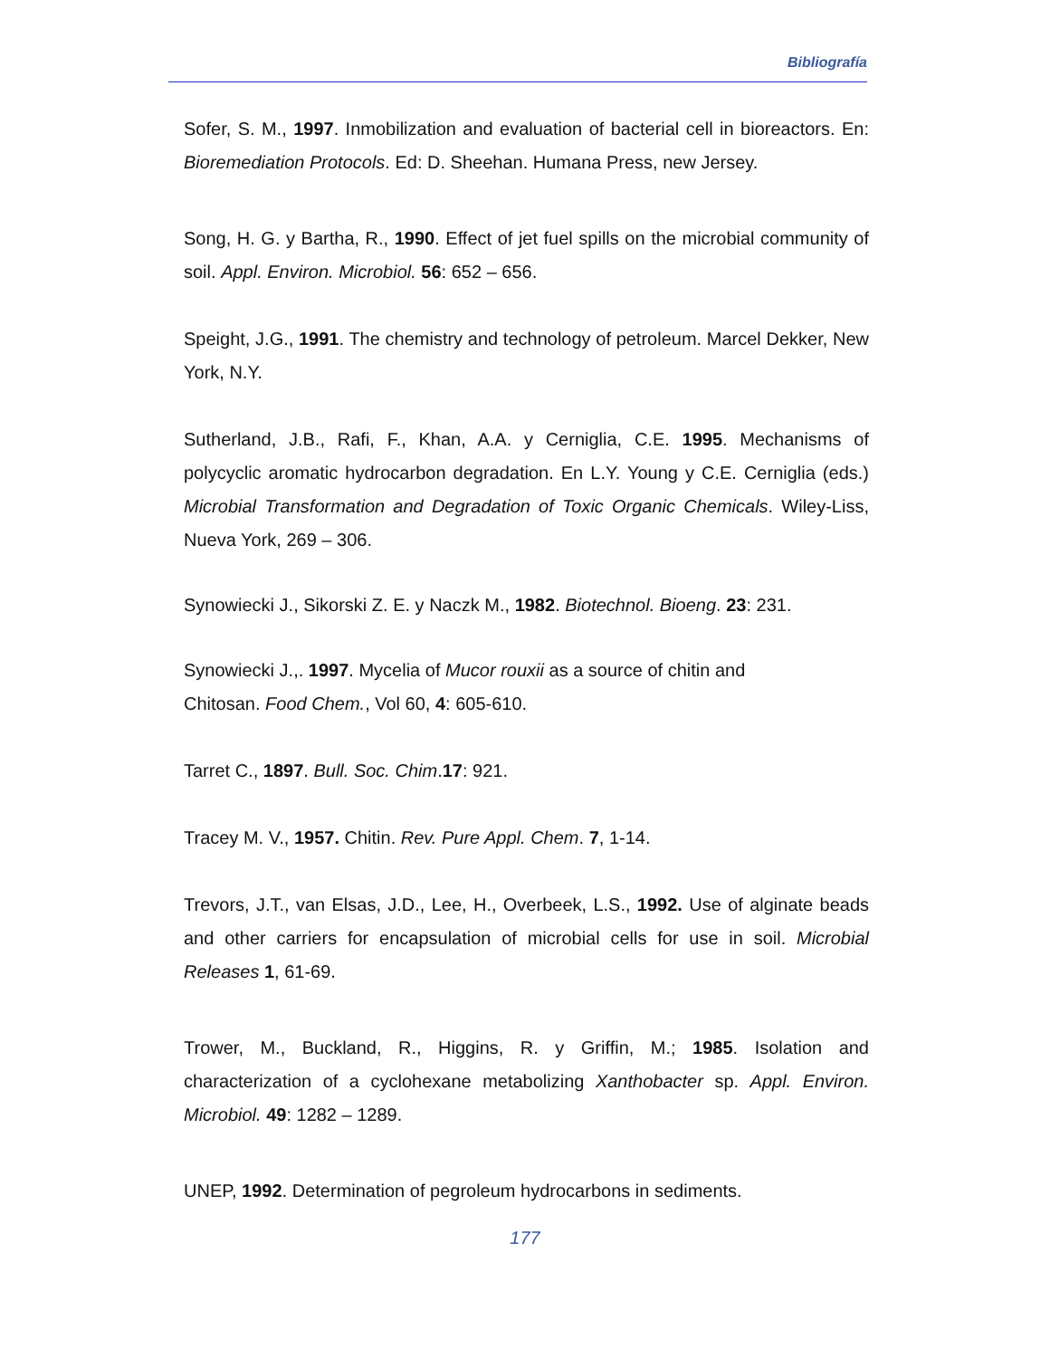Bibliografía
Sofer, S. M., 1997. Inmobilization and evaluation of bacterial cell in bioreactors. En: Bioremediation Protocols. Ed: D. Sheehan. Humana Press, new Jersey.
Song, H. G. y Bartha, R., 1990. Effect of jet fuel spills on the microbial community of soil. Appl. Environ. Microbiol. 56: 652 – 656.
Speight, J.G., 1991. The chemistry and technology of petroleum. Marcel Dekker, New York, N.Y.
Sutherland, J.B., Rafi, F., Khan, A.A. y Cerniglia, C.E. 1995. Mechanisms of polycyclic aromatic hydrocarbon degradation. En L.Y. Young y C.E. Cerniglia (eds.) Microbial Transformation and Degradation of Toxic Organic Chemicals. Wiley-Liss, Nueva York, 269 – 306.
Synowiecki J., Sikorski Z. E. y Naczk M., 1982. Biotechnol. Bioeng. 23: 231.
Synowiecki J.,. 1997. Mycelia of Mucor rouxii as a source of chitin and
Chitosan. Food Chem., Vol 60, 4: 605-610.
Tarret C., 1897. Bull. Soc. Chim.17: 921.
Tracey M. V., 1957. Chitin. Rev. Pure Appl. Chem. 7, 1-14.
Trevors, J.T., van Elsas, J.D., Lee, H., Overbeek, L.S., 1992. Use of alginate beads and other carriers for encapsulation of microbial cells for use in soil. Microbial Releases 1, 61-69.
Trower, M., Buckland, R., Higgins, R. y Griffin, M.; 1985. Isolation and characterization of a cyclohexane metabolizing Xanthobacter sp. Appl. Environ. Microbiol. 49: 1282 – 1289.
UNEP, 1992. Determination of pegroleum hydrocarbons in sediments.
177